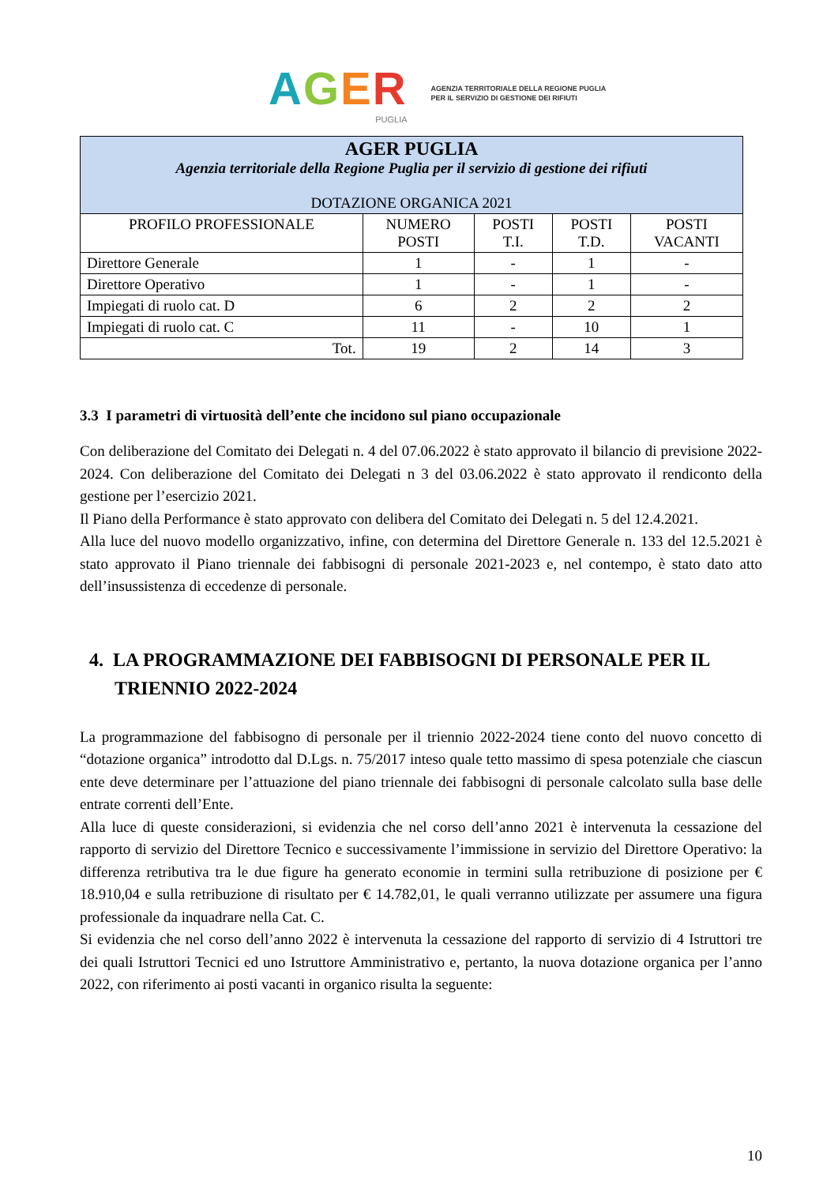AGER
PUGLIA
AGENZIA TERRITORIALE DELLA REGIONE PUGLIA
PER IL SERVIZIO DI GESTIONE DEI RIFIUTI
| AGER PUGLIA Agenzia territoriale della Regione Puglia per il servizio di gestione dei rifiuti DOTAZIONE ORGANICA 2021 | | | | |
| PROFILO PROFESSIONALE | NUMERO POSTI | POSTI T.I. | POSTI T.D. | POSTI VACANTI |
| Direttore Generale | 1 | - | 1 | - |
| Direttore Operativo | 1 | - | 1 | - |
| Impiegati di ruolo cat. D | 6 | 2 | 2 | 2 |
| Impiegati di ruolo cat. C | 11 | - | 10 | 1 |
| Tot. | 19 | 2 | 14 | 3 |
3.3 I parametri di virtuosità dell’ente che incidono sul piano occupazionale
Con deliberazione del Comitato dei Delegati n. 4 del 07.06.2022 è stato approvato il bilancio di previsione 2022-2024. Con deliberazione del Comitato dei Delegati n 3 del 03.06.2022 è stato approvato il rendiconto della gestione per l’esercizio 2021.
Il Piano della Performance è stato approvato con delibera del Comitato dei Delegati n. 5 del 12.4.2021.
Alla luce del nuovo modello organizzativo, infine, con determina del Direttore Generale n. 133 del 12.5.2021 è stato approvato il Piano triennale dei fabbisogni di personale 2021-2023 e, nel contempo, è stato dato atto dell’insussistenza di eccedenze di personale.
4. LA PROGRAMMAZIONE DEI FABBISOGNI DI PERSONALE PER IL TRIENNIO 2022-2024
La programmazione del fabbisogno di personale per il triennio 2022-2024 tiene conto del nuovo concetto di “dotazione organica” introdotto dal D.Lgs. n. 75/2017 inteso quale tetto massimo di spesa potenziale che ciascun ente deve determinare per l’attuazione del piano triennale dei fabbisogni di personale calcolato sulla base delle entrate correnti dell’Ente.
Alla luce di queste considerazioni, si evidenzia che nel corso dell’anno 2021 è intervenuta la cessazione del rapporto di servizio del Direttore Tecnico e successivamente l’immissione in servizio del Direttore Operativo: la differenza retributiva tra le due figure ha generato economie in termini sulla retribuzione di posizione per € 18.910,04 e sulla retribuzione di risultato per € 14.782,01, le quali verranno utilizzate per assumere una figura professionale da inquadrare nella Cat. C.
Si evidenzia che nel corso dell’anno 2022 è intervenuta la cessazione del rapporto di servizio di 4 Istruttori tre dei quali Istruttori Tecnici ed uno Istruttore Amministrativo e, pertanto, la nuova dotazione organica per l’anno 2022, con riferimento ai posti vacanti in organico risulta la seguente:
10